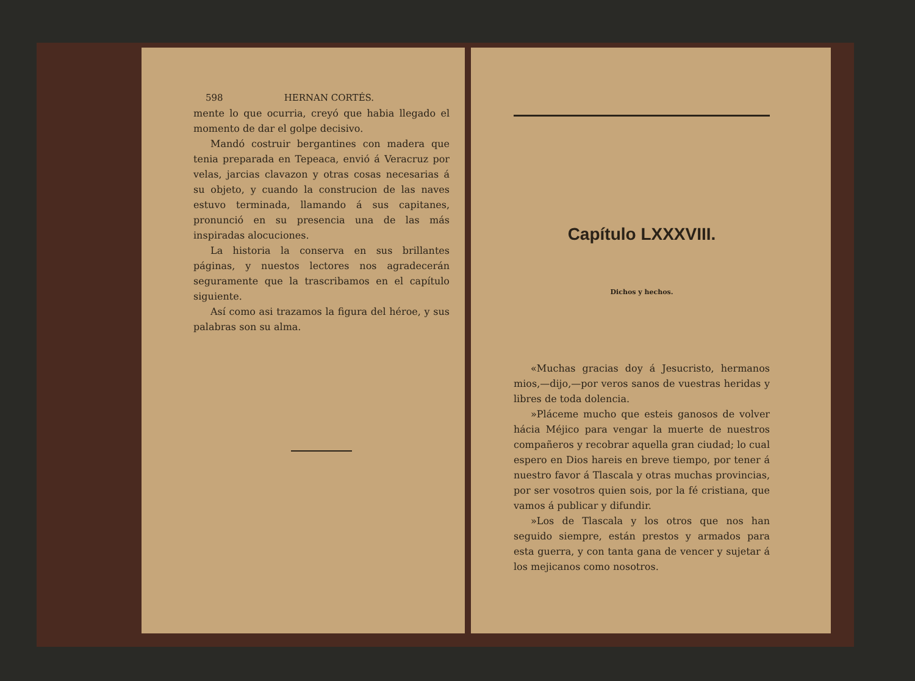598 HERNAN CORTÉS.
mente lo que ocurria, creyó que habia llegado el momento de dar el golpe decisivo.
Mandó costruir bergantines con madera que tenia preparada en Tepeaca, envió á Veracruz por velas, jarcias clavazon y otras cosas necesarias á su objeto, y cuando la construcion de las naves estuvo terminada, llamando á sus capitanes, pronunció en su presencia una de las más inspiradas alocuciones.
La historia la conserva en sus brillantes páginas, y nuestos lectores nos agradecerán seguramente que la trascribamos en el capítulo siguiente.
Así como asi trazamos la figura del héroe, y sus palabras son su alma.
Capítulo LXXXVIII.
Dichos y hechos.
«Muchas gracias doy á Jesucristo, hermanos mios,—dijo,—por veros sanos de vuestras heridas y libres de toda dolencia.
»Pláceme mucho que esteis ganosos de volver hácia Méjico para vengar la muerte de nuestros compañeros y recobrar aquella gran ciudad; lo cual espero en Dios hareis en breve tiempo, por tener á nuestro favor á Tlascala y otras muchas provincias, por ser vosotros quien sois, por la fé cristiana, que vamos á publicar y difundir.
»Los de Tlascala y los otros que nos han seguido siempre, están prestos y armados para esta guerra, y con tanta gana de vencer y sujetar á los mejicanos como nosotros.